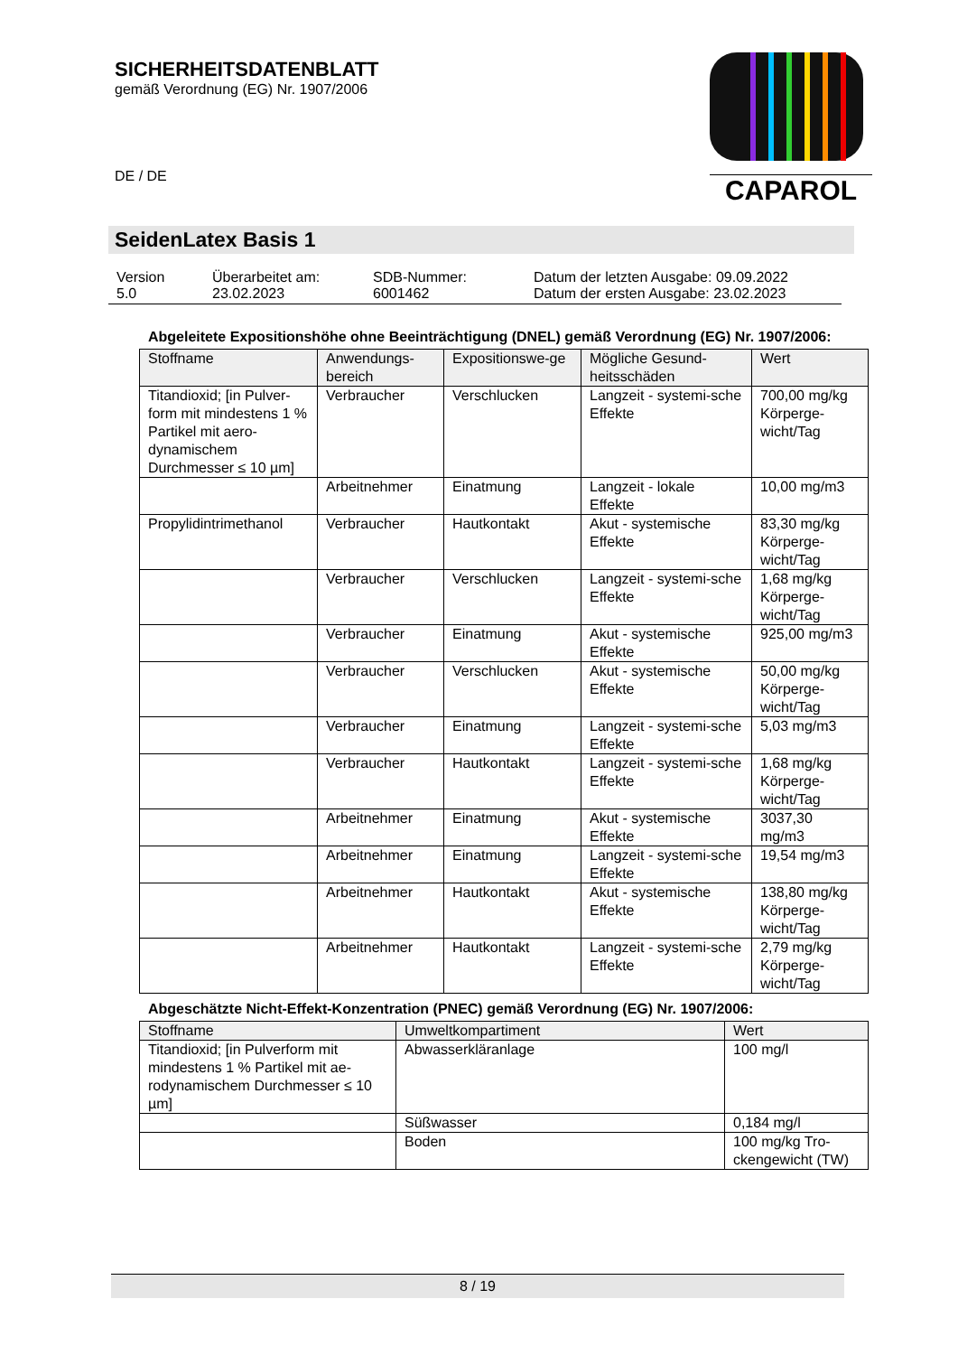SICHERHEITSDATENBLATT
gemäß Verordnung (EG) Nr. 1907/2006
DE / DE
CAPAROL
SeidenLatex Basis 1
| Version 5.0 | Überarbeitet am: 23.02.2023 | SDB-Nummer: 6001462 | Datum der letzten Ausgabe: 09.09.2022 Datum der ersten Ausgabe: 23.02.2023 |
Abgeleitete Expositionshöhe ohne Beeinträchtigung (DNEL) gemäß Verordnung (EG) Nr. 1907/2006:
| Stoffname | Anwendungs-bereich | Expositionswe-ge | Mögliche Gesund-heitsschäden | Wert |
| --- | --- | --- | --- | --- |
| Titandioxid; [in Pulver-form mit mindestens 1 % Partikel mit aero-dynamischem Durchmesser ≤ 10 µm] | Verbraucher | Verschlucken | Langzeit - systemi-sche Effekte | 700,00 mg/kg Körperge-wicht/Tag |
| | Arbeitnehmer | Einatmung | Langzeit - lokale Effekte | 10,00 mg/m3 |
| Propylidintrimethanol | Verbraucher | Hautkontakt | Akut - systemische Effekte | 83,30 mg/kg Körperge-wicht/Tag |
| | Verbraucher | Verschlucken | Langzeit - systemi-sche Effekte | 1,68 mg/kg Körperge-wicht/Tag |
| | Verbraucher | Einatmung | Akut - systemische Effekte | 925,00 mg/m3 |
| | Verbraucher | Verschlucken | Akut - systemische Effekte | 50,00 mg/kg Körperge-wicht/Tag |
| | Verbraucher | Einatmung | Langzeit - systemi-sche Effekte | 5,03 mg/m3 |
| | Verbraucher | Hautkontakt | Langzeit - systemi-sche Effekte | 1,68 mg/kg Körperge-wicht/Tag |
| | Arbeitnehmer | Einatmung | Akut - systemische Effekte | 3037,30 mg/m3 |
| | Arbeitnehmer | Einatmung | Langzeit - systemi-sche Effekte | 19,54 mg/m3 |
| | Arbeitnehmer | Hautkontakt | Akut - systemische Effekte | 138,80 mg/kg Körperge-wicht/Tag |
| | Arbeitnehmer | Hautkontakt | Langzeit - systemi-sche Effekte | 2,79 mg/kg Körperge-wicht/Tag |
Abgeschätzte Nicht-Effekt-Konzentration (PNEC) gemäß Verordnung (EG) Nr. 1907/2006:
| Stoffname | Umweltkompartiment | Wert |
| --- | --- | --- |
| Titandioxid; [in Pulverform mit mindestens 1 % Partikel mit ae-rodynamischem Durchmesser ≤ 10 µm] | Abwasserkläranlage | 100 mg/l |
| | Süßwasser | 0,184 mg/l |
| | Boden | 100 mg/kg Tro-ckengewicht (TW) |
8 / 19